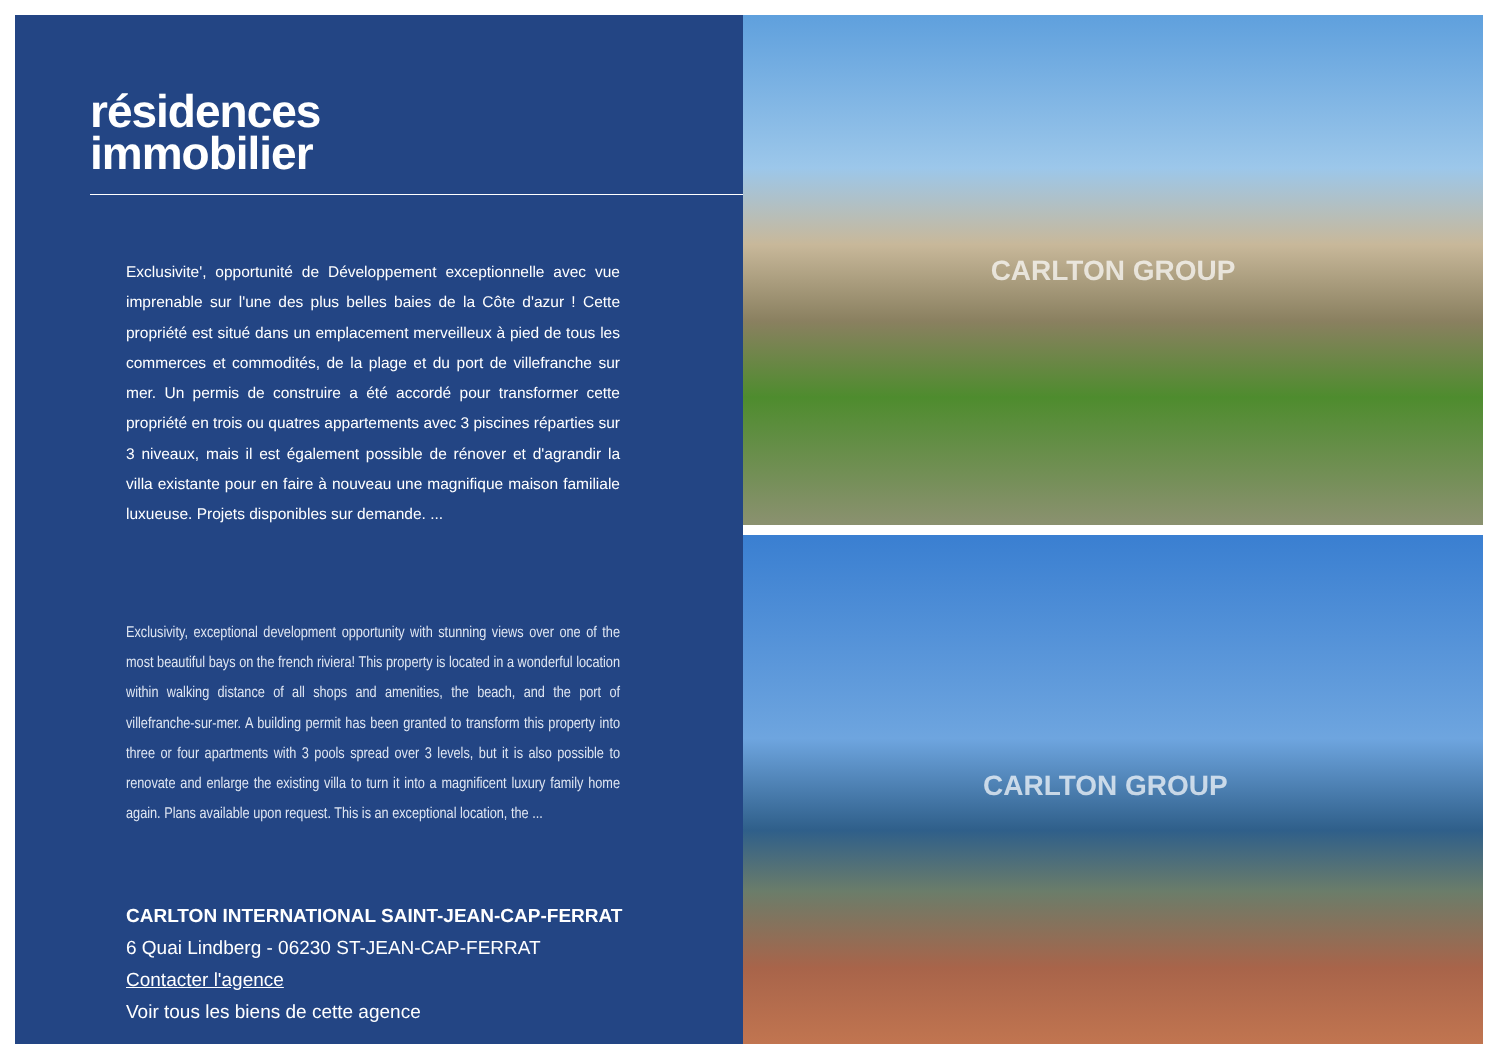résidences
immobilier
Exclusivite', opportunité de Développement exceptionnelle avec vue imprenable sur l'une des plus belles baies de la Côte d'azur ! Cette propriété est situé dans un emplacement merveilleux à pied de tous les commerces et commodités, de la plage et du port de villefranche sur mer. Un permis de construire a été accordé pour transformer cette propriété en trois ou quatres appartements avec 3 piscines réparties sur 3 niveaux, mais il est également possible de rénover et d'agrandir la villa existante pour en faire à nouveau une magnifique maison familiale luxueuse. Projets disponibles sur demande. ...
Exclusivity, exceptional development opportunity with stunning views over one of the most beautiful bays on the french riviera! This property is located in a wonderful location within walking distance of all shops and amenities, the beach, and the port of villefranche-sur-mer. A building permit has been granted to transform this property into three or four apartments with 3 pools spread over 3 levels, but it is also possible to renovate and enlarge the existing villa to turn it into a magnificent luxury family home again. Plans available upon request. This is an exceptional location, the ...
CARLTON INTERNATIONAL SAINT-JEAN-CAP-FERRAT
6 Quai Lindberg - 06230 ST-JEAN-CAP-FERRAT
Contacter l'agence
Voir tous les biens de cette agence
CARLTON GROUP
CARLTON GROUP